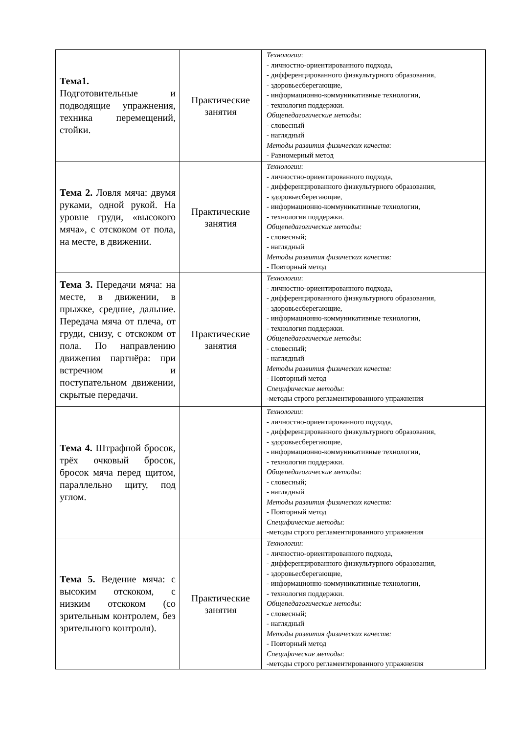| Тема1. Подготовительные и подводящие упражнения, техника перемещений, стойки. | Практические занятия | Технологии : - личностно-ориентированного подхода, - дифференцированного физкультурного образования, - здоровьесберегающие, - информационно-коммуникативные технологии, - технология поддержки. Общепедагогические методы : - словесный - наглядный Методы развития физических качеств : - Равномерный метод |
| Тема 2. Ловля мяча: двумя руками, одной рукой. На уровне груди, «высокого мяча», с отскоком от пола, на месте, в движении. | Практические занятия | Технологии : - личностно-ориентированного подхода, - дифференцированного физкультурного образования, - здоровьесберегающие, - информационно-коммуникативные технологии, - технология поддержки. Общепедагогические методы: - словесный; - наглядный Методы развития физических качеств: - Повторный метод |
| Тема 3. Передачи мяча: на месте, в движении, в прыжке, средние, дальние. Передача мяча от плеча, от груди, снизу, с отскоком от пола. По направлению движения партнёра: при встречном и поступательном движении, скрытые передачи. | Практические занятия | Технологии : - личностно-ориентированного подхода, - дифференцированного физкультурного образования, - здоровьесберегающие, - информационно-коммуникативные технологии, - технология поддержки. Общепедагогические методы : - словесный; - наглядный Методы развития физических качеств: - Повторный метод Специфические методы : -методы строго регламентированного упражнения |
| Тема 4. Штрафной бросок, трёх очковый бросок, бросок мяча перед щитом, параллельно щиту, под углом. | | Технологии : - личностно-ориентированного подхода, - дифференцированного физкультурного образования, - здоровьесберегающие, - информационно-коммуникативные технологии, - технология поддержки. Общепедагогические методы : - словесный; - наглядный Методы развития физических качеств: - Повторный метод Специфические методы : -методы строго регламентированного упражнения |
| Тема 5. Ведение мяча: с высоким отскоком, с низким отскоком (со зрительным контролем, без зрительного контроля). | Практические занятия | Технологии : - личностно-ориентированного подхода, - дифференцированного физкультурного образования, - здоровьесберегающие, - информационно-коммуникативные технологии, - технология поддержки. Общепедагогические методы : - словесный; - наглядный Методы развития физических качеств: - Повторный метод Специфические методы : -методы строго регламентированного упражнения |